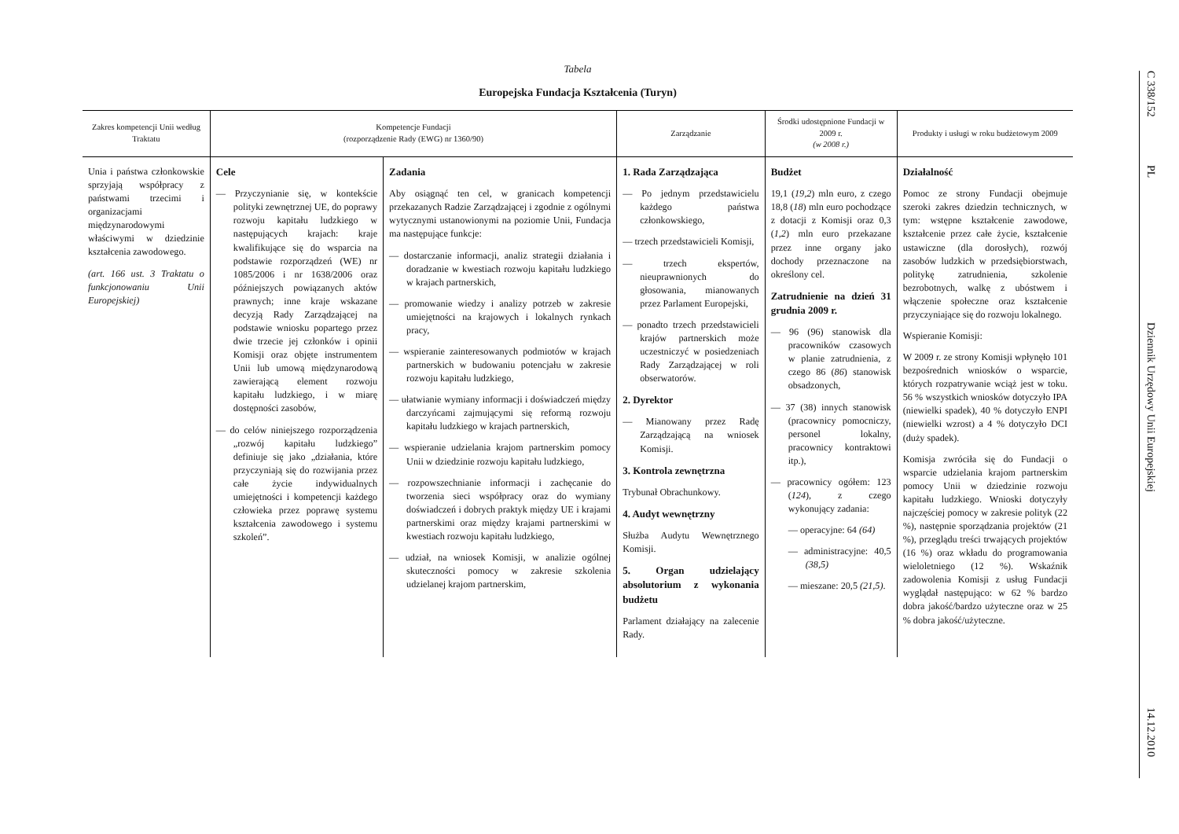Tabela
Europejska Fundacja Kształcenia (Turyn)
| Zakres kompetencji Unii według Traktatu | Kompetencje Fundacji (rozporządzenie Rady (EWG) nr 1360/90) | | Zarządzanie | Środki udostępnione Fundacji w 2009 r. (w 2008 r.) | Produkty i usługi w roku budżetowym 2009 |
| --- | --- | --- | --- | --- | --- |
| Unia i państwa członkowskie sprzyjają współpracy z państwami trzecimi i organizacjami międzynarodowymi właściwymi w dziedzinie kształcenia zawodowego. (art. 166 ust. 3 Traktatu o funkcjonowaniu Unii Europejskiej) | Cele — Przyczynianie się, w kontekście polityki zewnętrznej UE, do poprawy rozwoju kapitału ludzkiego w następujących krajach: kraje kwalifikujące się do wsparcia na podstawie rozporządzeń (WE) nr 1085/2006 i nr 1638/2006 oraz późniejszych powiązanych aktów prawnych; inne kraje wskazane decyzją Rady Zarządzającej na podstawie wniosku popartego przez dwie trzecie jej członków i opinii Komisji oraz objęte instrumentem Unii lub umową międzynarodową zawierającą element rozwoju kapitału ludzkiego, i w miarę dostępności zasobów, — do celów niniejszego rozporządzenia „rozwój kapitału ludzkiego” definiuje się jako „działania, które przyczyniają się do rozwijania przez całe życie indywidualnych umiejętności i kompetencji każdego człowieka przez poprawę systemu kształcenia zawodowego i systemu szkoleń”. | Zadania Aby osiągnąć ten cel, w granicach kompetencji przekazanych Radzie Zarządzającej i zgodnie z ogólnymi wytycznymi ustanowionymi na poziomie Unii, Fundacja ma następujące funkcje: — dostarczanie informacji, analiz strategii działania i doradzanie w kwestiach rozwoju kapitału ludzkiego w krajach partnerskich, — promowanie wiedzy i analizy potrzeb w zakresie umiejętności na krajowych i lokalnych rynkach pracy, — wspieranie zainteresowanych podmiotów w krajach partnerskich w budowaniu potencjału w zakresie rozwoju kapitału ludzkiego, — ułatwianie wymiany informacji i doświadczeń między darczyńcami zajmującymi się reformą rozwoju kapitału ludzkiego w krajach partnerskich, — wspieranie udzielania krajom partnerskim pomocy Unii w dziedzinie rozwoju kapitału ludzkiego, — rozpowszechnianie informacji i zachęcanie do tworzenia sieci współpracy oraz do wymiany doświadczeń i dobrych praktyk między UE i krajami partnerskimi oraz między krajami partnerskimi w kwestiach rozwoju kapitału ludzkiego, — udział, na wniosek Komisji, w analizie ogólnej skuteczności pomocy w zakresie szkolenia udzielanej krajom partnerskim, | 1. Rada Zarządzająca — Po jednym przedstawicielu każdego państwa członkowskiego, — trzech przedstawicieli Komisji, — trzech ekspertów, nieuprawnionych do głosowania, mianowanych przez Parlament Europejski, — ponadto trzech przedstawicieli krajów partnerskich może uczestniczyć w posiedzeniach Rady Zarządzającej w roli obserwatorów. 2. Dyrektor — Mianowany przez Radę Zarządzającą na wniosek Komisji. 3. Kontrola zewnętrzna Trybunał Obrachunkowy. 4. Audyt wewnętrzny Służba Audytu Wewnętrznego Komisji. 5. Organ udzielający absolutorium z wykonania budżetu Parlament działający na zalecenie Rady. | Budżet 19,1 ( 19,2 ) mln euro, z czego 18,8 ( 18 ) mln euro pochodzące z dotacji z Komisji oraz 0,3 ( 1,2 ) mln euro przekazane przez inne organy jako dochody przeznaczone na określony cel. Zatrudnienie na dzień 31 grudnia 2009 r. — 96 (96) stanowisk dla pracowników czasowych w planie zatrudnienia, z czego 86 ( 86 ) stanowisk obsadzonych, — 37 (38) innych stanowisk (pracownicy pomocniczy, personel lokalny, pracownicy kontraktowi itp.), — pracownicy ogółem: 123 ( 124 ), z czego wykonujący zadania: — operacyjne: 64 (64) — administracyjne: 40,5 (38,5) — mieszane: 20,5 (21,5) . | Działalność Pomoc ze strony Fundacji obejmuje szeroki zakres dziedzin technicznych, w tym: wstępne kształcenie zawodowe, kształcenie przez całe życie, kształcenie ustawiczne (dla dorosłych), rozwój zasobów ludzkich w przedsiębiorstwach, politykę zatrudnienia, szkolenie bezrobotnych, walkę z ubóstwem i włączenie społeczne oraz kształcenie przyczyniające się do rozwoju lokalnego. Wspieranie Komisji: W 2009 r. ze strony Komisji wpłynęło 101 bezpośrednich wniosków o wsparcie, których rozpatrywanie wciąż jest w toku. 56 % wszystkich wniosków dotyczyło IPA (niewielki spadek), 40 % dotyczyło ENPI (niewielki wzrost) a 4 % dotyczyło DCI (duży spadek). Komisja zwróciła się do Fundacji o wsparcie udzielania krajom partnerskim pomocy Unii w dziedzinie rozwoju kapitału ludzkiego. Wnioski dotyczyły najczęściej pomocy w zakresie polityk (22 %), następnie sporządzania projektów (21 %), przeglądu treści trwających projektów (16 %) oraz wkładu do programowania wieloletniego (12 %). Wskaźnik zadowolenia Komisji z usług Fundacji wyglądał następująco: w 62 % bardzo dobra jakość/bardzo użyteczne oraz w 25 % dobra jakość/użyteczne. |
C 338/152
PL
Dziennik Urzędowy Unii Europejskiej
14.12.2010